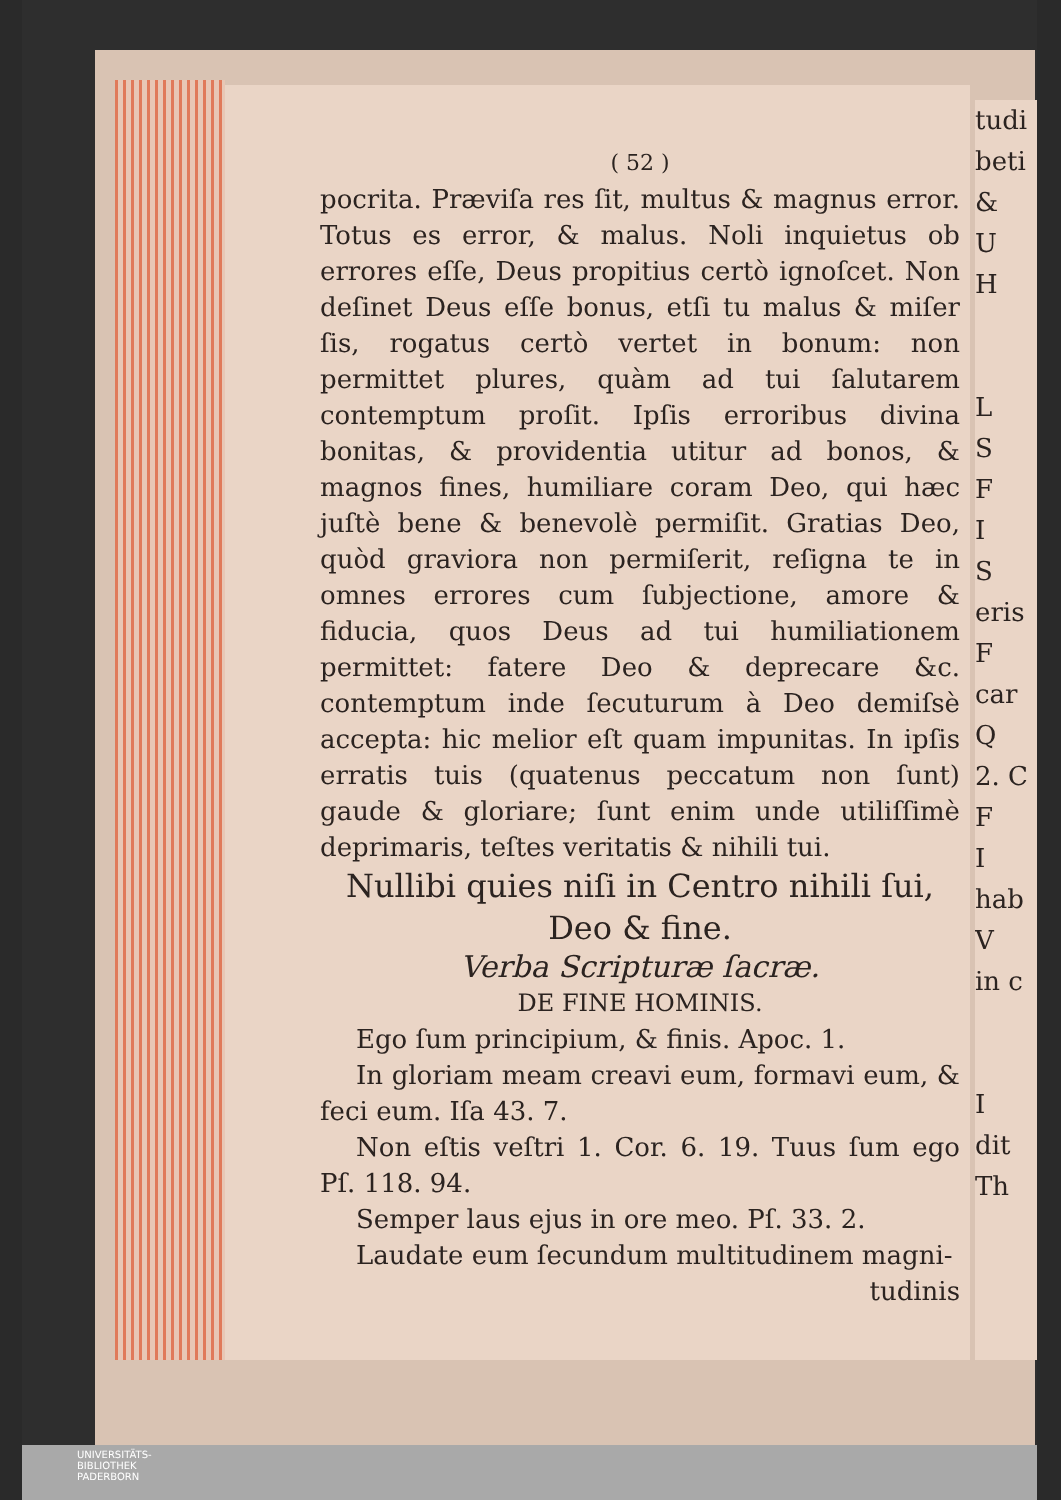( 52 )
pocrita. Præviſa res ſit, multus & magnus error. Totus es error, & malus. Noli inquietus ob errores eſſe, Deus propitius certò ignoſcet. Non deſinet Deus eſſe bonus, etſi tu malus & miſer ſis, rogatus certò vertet in bonum: non permittet plures, quàm ad tui ſalutarem contemptum proſit. Ipſis erroribus divina bonitas, & providentia utitur ad bonos, & magnos fines, humiliare coram Deo, qui hæc juſtè bene & benevolè permiſit. Gratias Deo, quòd graviora non permiſerit, reſigna te in omnes errores cum ſubjectione, amore & fiducia, quos Deus ad tui humiliationem permittet: fatere Deo & deprecare &c. contemptum inde ſecuturum à Deo demiſsè accepta: hic melior eſt quam impunitas. In ipſis erratis tuis (quatenus peccatum non ſunt) gaude & gloriare; ſunt enim unde utiliſſimè deprimaris, teſtes veritatis & nihili tui.
Nullibi quies niſi in Centro nihili ſui, Deo & fine.
Verba Scripturæ ſacræ.
DE FINE HOMINIS.
Ego ſum principium, & finis. Apoc. 1.
In gloriam meam creavi eum, formavi eum, & feci eum. Iſa 43. 7.
Non eſtis veſtri 1. Cor. 6. 19. Tuus ſum ego Pſ. 118. 94.
Semper laus ejus in ore meo. Pſ. 33. 2.
Laudate eum ſecundum multitudinem magni-
tudinis
tudi
beti
&
U
H
L
S
F
I
S
eris
F
car
Q
2. C
F
I
hab
V
in c
I
dit
Th
UNIVERSITÄTS-
BIBLIOTHEK
PADERBORN